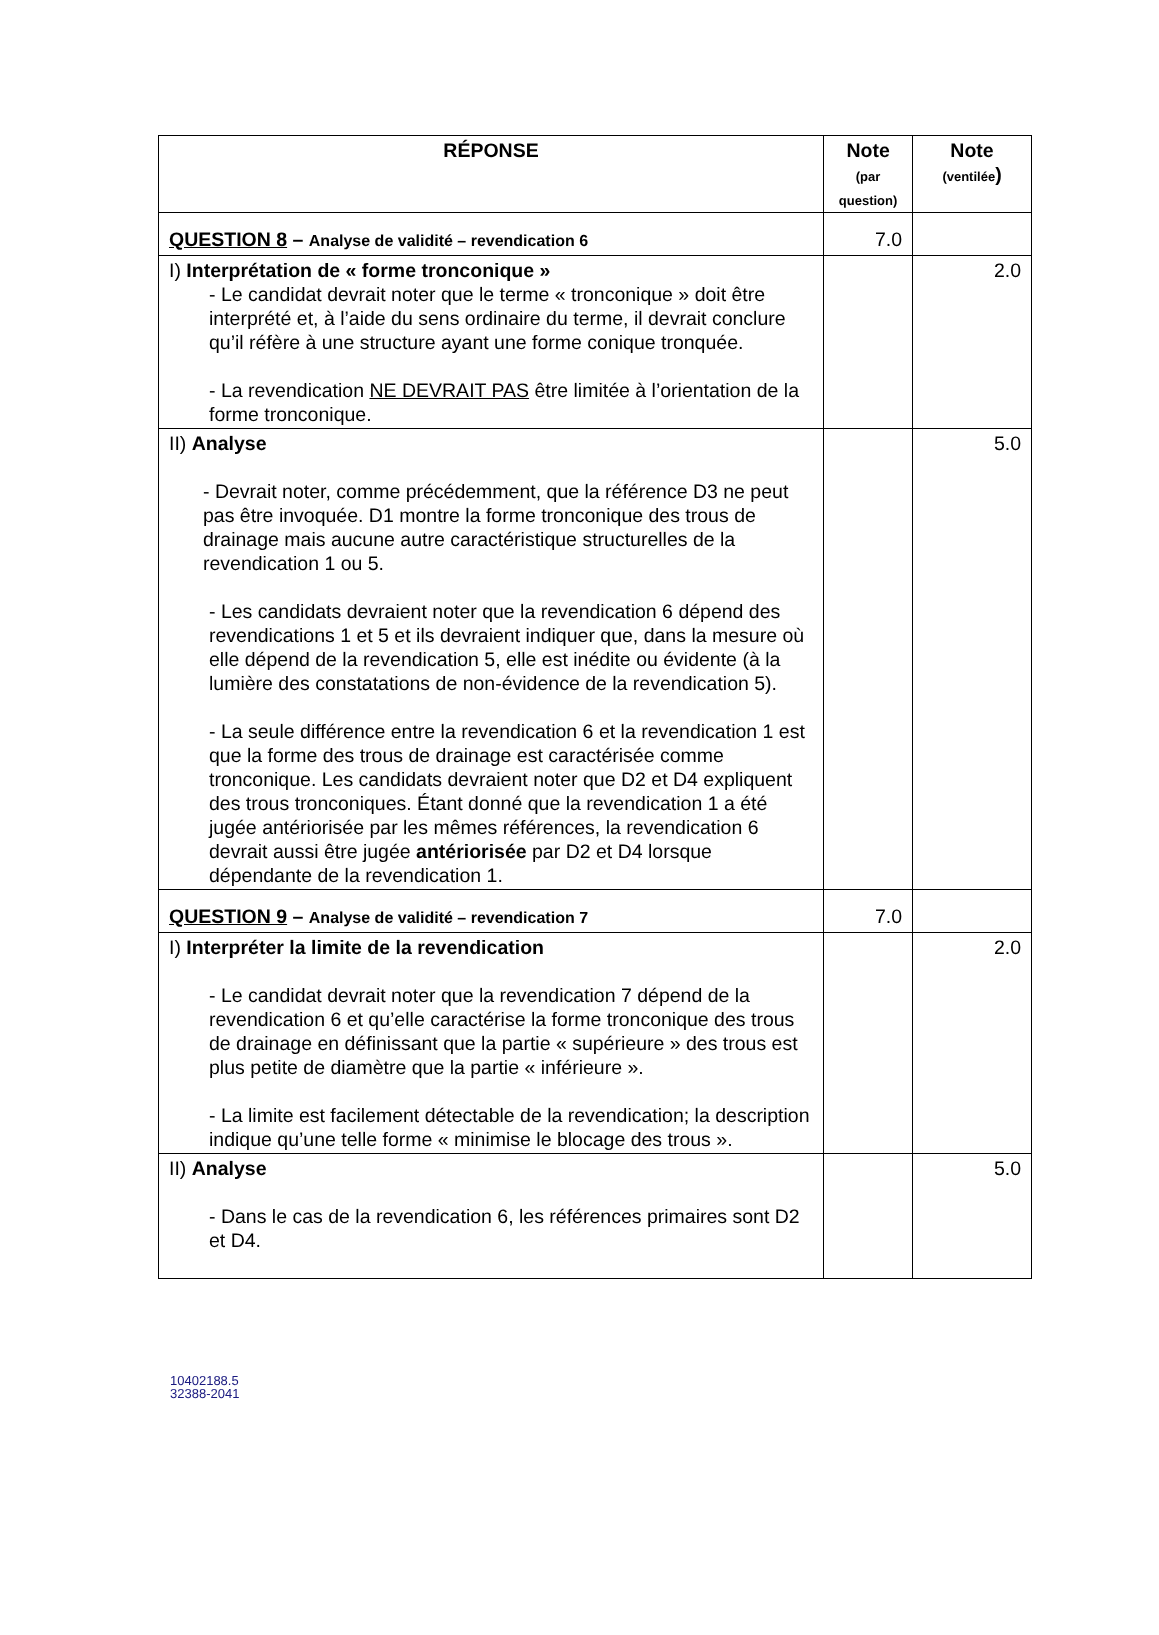| RÉPONSE | Note (par question) | Note (ventilée ) |
| --- | --- | --- |
| QUESTION 8 – Analyse de validité – revendication 6 | 7.0 | |
| I) Interprétation de « forme tronconique » - Le candidat devrait noter que le terme « tronconique » doit être interprété et, à l’aide du sens ordinaire du terme, il devrait conclure qu’il réfère à une structure ayant une forme conique tronquée. - La revendication NE DEVRAIT PAS être limitée à l’orientation de la forme tronconique. | | 2.0 |
| II) Analyse - Devrait noter, comme précédemment, que la référence D3 ne peut pas être invoquée. D1 montre la forme tronconique des trous de drainage mais aucune autre caractéristique structurelles de la revendication 1 ou 5. - Les candidats devraient noter que la revendication 6 dépend des revendications 1 et 5 et ils devraient indiquer que, dans la mesure où elle dépend de la revendication 5, elle est inédite ou évidente (à la lumière des constatations de non-évidence de la revendication 5). - La seule différence entre la revendication 6 et la revendication 1 est que la forme des trous de drainage est caractérisée comme tronconique. Les candidats devraient noter que D2 et D4 expliquent des trous tronconiques. Étant donné que la revendication 1 a été jugée antériorisée par les mêmes références, la revendication 6 devrait aussi être jugée antériorisée par D2 et D4 lorsque dépendante de la revendication 1. | | 5.0 |
| QUESTION 9 – Analyse de validité – revendication 7 | 7.0 | |
| I) Interpréter la limite de la revendication - Le candidat devrait noter que la revendication 7 dépend de la revendication 6 et qu’elle caractérise la forme tronconique des trous de drainage en définissant que la partie « supérieure » des trous est plus petite de diamètre que la partie « inférieure ». - La limite est facilement détectable de la revendication; la description indique qu’une telle forme « minimise le blocage des trous ». | | 2.0 |
| II) Analyse - Dans le cas de la revendication 6, les références primaires sont D2 et D4. | | 5.0 |
10402188.5
32388-2041